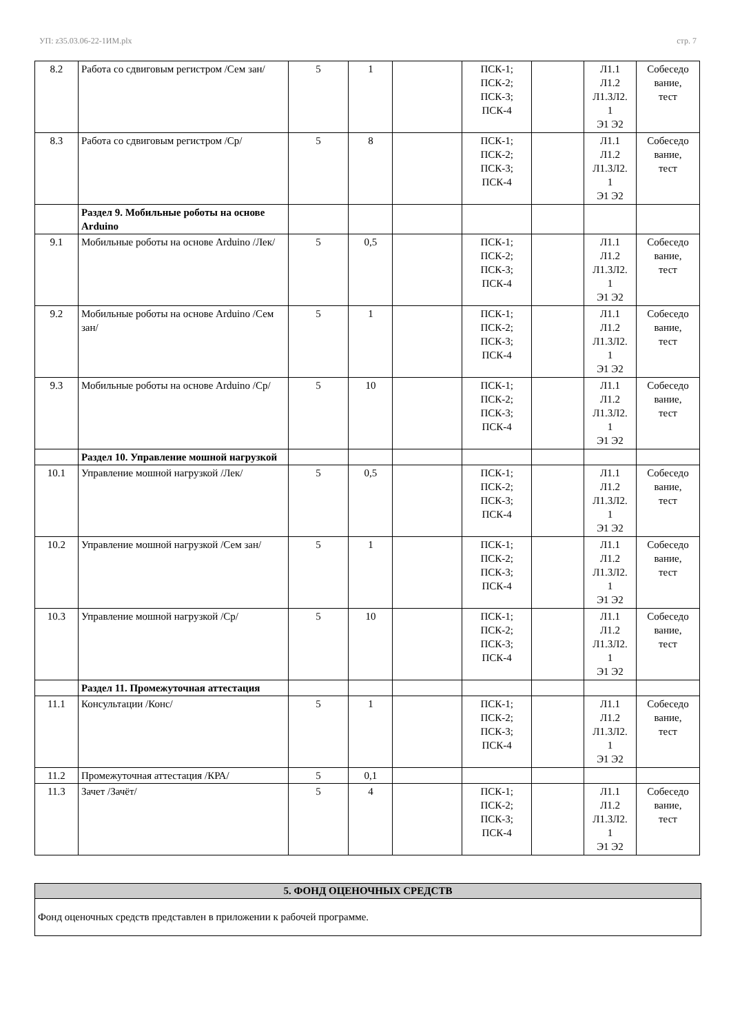УП: z35.03.06-22-1ИМ.plx стр. 7
| 8.2 | Работа со сдвиговым регистром /Сем зан/ | 5 | 1 | | ПСК-1; ПСК-2; ПСК-3; ПСК-4 | | Л1.1 Л1.2 Л1.3Л2. 1 Э1 Э2 | Собеседо вание, тест |
| 8.3 | Работа со сдвиговым регистром /Ср/ | 5 | 8 | | ПСК-1; ПСК-2; ПСК-3; ПСК-4 | | Л1.1 Л1.2 Л1.3Л2. 1 Э1 Э2 | Собеседо вание, тест |
| | Раздел 9. Мобильные роботы на основе Arduino | | | | | | | |
| 9.1 | Мобильные роботы на основе Arduino /Лек/ | 5 | 0,5 | | ПСК-1; ПСК-2; ПСК-3; ПСК-4 | | Л1.1 Л1.2 Л1.3Л2. 1 Э1 Э2 | Собеседо вание, тест |
| 9.2 | Мобильные роботы на основе Arduino /Сем зан/ | 5 | 1 | | ПСК-1; ПСК-2; ПСК-3; ПСК-4 | | Л1.1 Л1.2 Л1.3Л2. 1 Э1 Э2 | Собеседо вание, тест |
| 9.3 | Мобильные роботы на основе Arduino /Ср/ | 5 | 10 | | ПСК-1; ПСК-2; ПСК-3; ПСК-4 | | Л1.1 Л1.2 Л1.3Л2. 1 Э1 Э2 | Собеседо вание, тест |
| | Раздел 10. Управление мошной нагрузкой | | | | | | | |
| 10.1 | Управление мошной нагрузкой /Лек/ | 5 | 0,5 | | ПСК-1; ПСК-2; ПСК-3; ПСК-4 | | Л1.1 Л1.2 Л1.3Л2. 1 Э1 Э2 | Собеседо вание, тест |
| 10.2 | Управление мошной нагрузкой /Сем зан/ | 5 | 1 | | ПСК-1; ПСК-2; ПСК-3; ПСК-4 | | Л1.1 Л1.2 Л1.3Л2. 1 Э1 Э2 | Собеседо вание, тест |
| 10.3 | Управление мошной нагрузкой /Ср/ | 5 | 10 | | ПСК-1; ПСК-2; ПСК-3; ПСК-4 | | Л1.1 Л1.2 Л1.3Л2. 1 Э1 Э2 | Собеседо вание, тест |
| | Раздел 11. Промежуточная аттестация | | | | | | | |
| 11.1 | Консультации /Конс/ | 5 | 1 | | ПСК-1; ПСК-2; ПСК-3; ПСК-4 | | Л1.1 Л1.2 Л1.3Л2. 1 Э1 Э2 | Собеседо вание, тест |
| 11.2 | Промежуточная аттестация /КРА/ | 5 | 0,1 | | | | | |
| 11.3 | Зачет /Зачёт/ | 5 | 4 | | ПСК-1; ПСК-2; ПСК-3; ПСК-4 | | Л1.1 Л1.2 Л1.3Л2. 1 Э1 Э2 | Собеседо вание, тест |
5. ФОНД ОЦЕНОЧНЫХ СРЕДСТВ
Фонд оценочных средств представлен в приложении к рабочей программе.